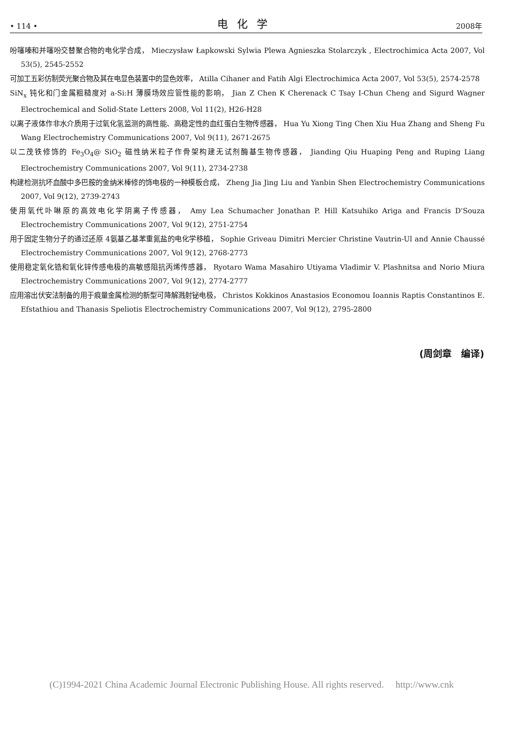• 114 • 电化学 2008年
吩噻嗪和并噻吩交替聚合物的电化学合成， Mieczysław Łapkowski Sylwia Plewa Agnieszka Stolarczyk , Electrochimica Acta 2007, Vol 53(5), 2545-2552
可加工五彩仿制荧光聚合物及其在电显色装置中的显色效率， Atilla Cihaner and Fatih Algi Electrochimica Acta 2007, Vol 53(5), 2574-2578
SiN<sub>x</sub> 钝化和门金属粗糙度对 a-Si:H 薄膜场效应管性能的影响， Jian Z Chen K Cherenack C Tsay I-Chun Cheng and Sigurd Wagner Electrochemical and Solid-State Letters 2008, Vol 11(2), H26-H28
以离子液体作非水介质用于过氧化氢监测的高性能、高稳定性的血红蛋白生物传感器， Hua Yu Xiong Ting Chen Xiu Hua Zhang and Sheng Fu Wang Electrochemistry Communications 2007, Vol 9(11), 2671-2675
以二茂铁修饰的 Fe<sub>3</sub>O<sub>4</sub>@ SiO<sub>2</sub> 磁性纳米粒子作骨架构建无试剂酶基生物传感器， Jianding Qiu Huaping Peng and Ruping Liang Electrochemistry Communications 2007, Vol 9(11), 2734-2738
构建检测抗坏血酸中多巴胺的金纳米棒修的饰电极的一种模板合成， Zheng Jia Jing Liu and Yanbin Shen Electrochemistry Communications 2007, Vol 9(12), 2739-2743
使用氧代卟啉原的高效电化学阴离子传感器， Amy Lea Schumacher Jonathan P. Hill Katsuhiko Ariga and Francis D'Souza Electrochemistry Communications 2007, Vol 9(12), 2751-2754
用于固定生物分子的通过还原 4氨基乙基苯重氮盐的电化学移植， Sophie Griveau Dimitri Mercier Christine Vautrin-Ul and Annie Chaussé Electrochemistry Communications 2007, Vol 9(12), 2768-2773
使用稳定氧化锆和氧化锌传感电极的高敏感阻抗丙烯传感器， Ryotaro Wama Masahiro Utiyama Vladimir V. Plashnitsa and Norio Miura Electrochemistry Communications 2007, Vol 9(12), 2774-2777
应用溶出伏安法制备的用于痕量金属检测的新型可降解溅射铋电极， Christos Kokkinos Anastasios Economou Ioannis Raptis Constantinos E. Efstathiou and Thanasis Speliotis Electrochemistry Communications 2007, Vol 9(12), 2795-2800
(周剑章　编译)
(C)1994-2021 China Academic Journal Electronic Publishing House. All rights reserved.　 http://www.cnk